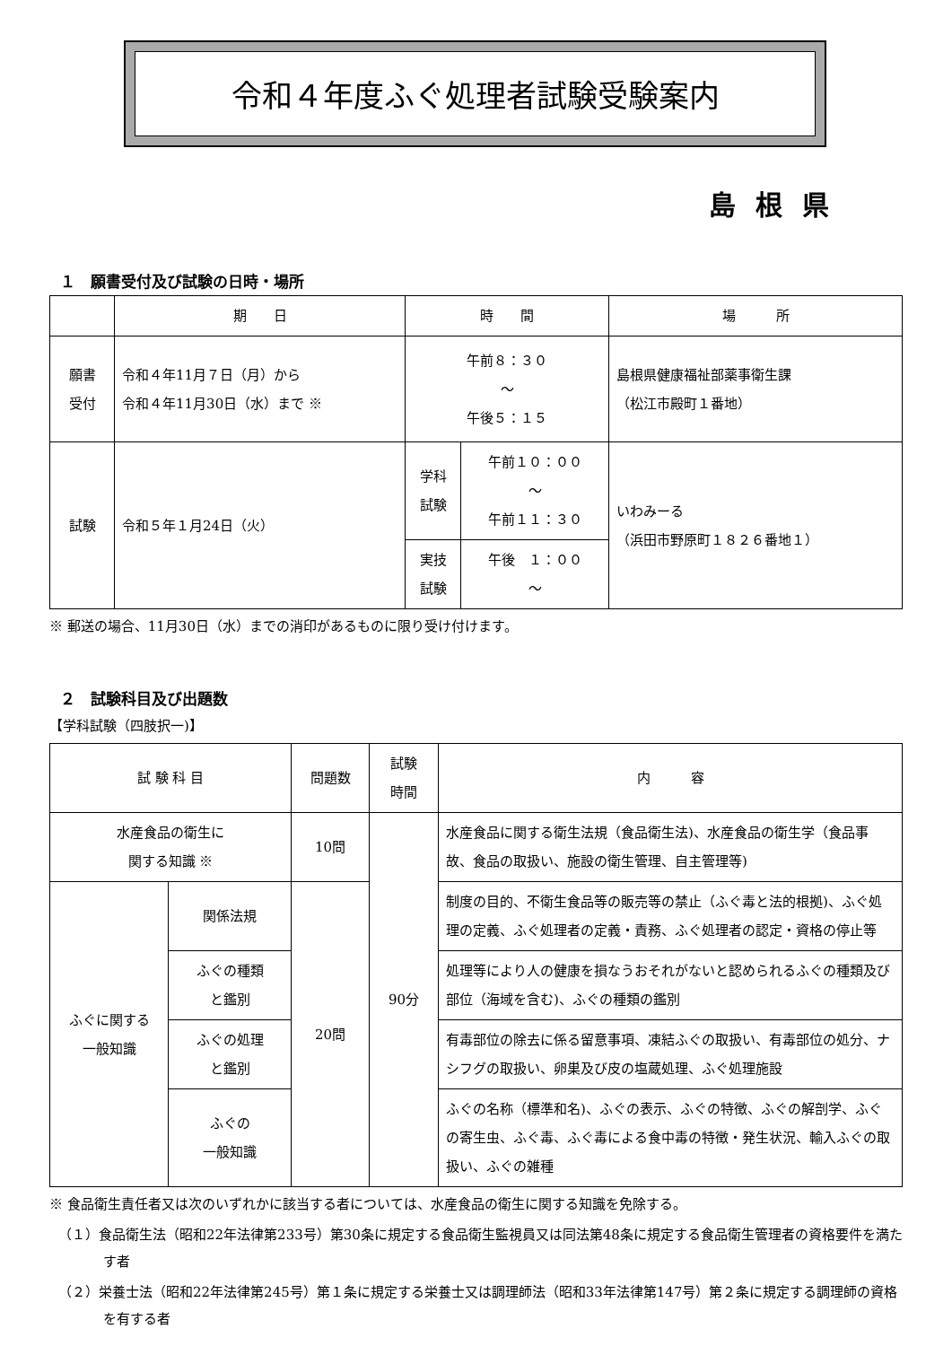令和４年度ふぐ処理者試験受験案内
島根県
１　願書受付及び試験の日時・場所
| | 期 日 | 時 間 | | 場 所 |
| --- | --- | --- | --- | --- |
| 願書 受付 | 令和４年11月７日（月）から 令和４年11月30日（水）まで ※ | 午前８：３０ ～ 午後５：１５ | | 島根県健康福祉部薬事衛生課 （松江市殿町１番地） |
| 試験 | 令和５年１月24日（火） | 学科 試験 | 午前１０：００ ～ 午前１１：３０ | いわみーる （浜田市野原町１８２６番地１） |
| | | 実技 試験 | 午後 １：００ ～ | |
※ 郵送の場合、11月30日（水）までの消印があるものに限り受け付けます。
２　試験科目及び出題数
【学科試験（四肢択一)】
| 試 験 科 目 | | 問題数 | 試験 時間 | 内 容 |
| --- | --- | --- | --- | --- |
| 水産食品の衛生に 関する知識 ※ | | 10問 | 90分 | 水産食品に関する衛生法規（食品衛生法)、水産食品の衛生学（食品事故、食品の取扱い、施設の衛生管理、自主管理等) |
| ふぐに関する 一般知識 | 関係法規 | 20問 | | 制度の目的、不衛生食品等の販売等の禁止（ふぐ毒と法的根拠)、ふぐ処理の定義、ふぐ処理者の定義・責務、ふぐ処理者の認定・資格の停止等 |
| | ふぐの種類 と鑑別 | | | 処理等により人の健康を損なうおそれがないと認められるふぐの種類及び部位（海域を含む)、ふぐの種類の鑑別 |
| | ふぐの処理 と鑑別 | | | 有毒部位の除去に係る留意事項、凍結ふぐの取扱い、有毒部位の処分、ナシフグの取扱い、卵巣及び皮の塩蔵処理、ふぐ処理施設 |
| | ふぐの 一般知識 | | | ふぐの名称（標準和名)、ふぐの表示、ふぐの特徴、ふぐの解剖学、ふぐの寄生虫、ふぐ毒、ふぐ毒による食中毒の特徴・発生状況、輸入ふぐの取扱い、ふぐの雑種 |
※ 食品衛生責任者又は次のいずれかに該当する者については、水産食品の衛生に関する知識を免除する。
（１）食品衛生法（昭和22年法律第233号）第30条に規定する食品衛生監視員又は同法第48条に規定する食品衛生管理者の資格要件を満たす者
（２）栄養士法（昭和22年法律第245号）第１条に規定する栄養士又は調理師法（昭和33年法律第147号）第２条に規定する調理師の資格を有する者